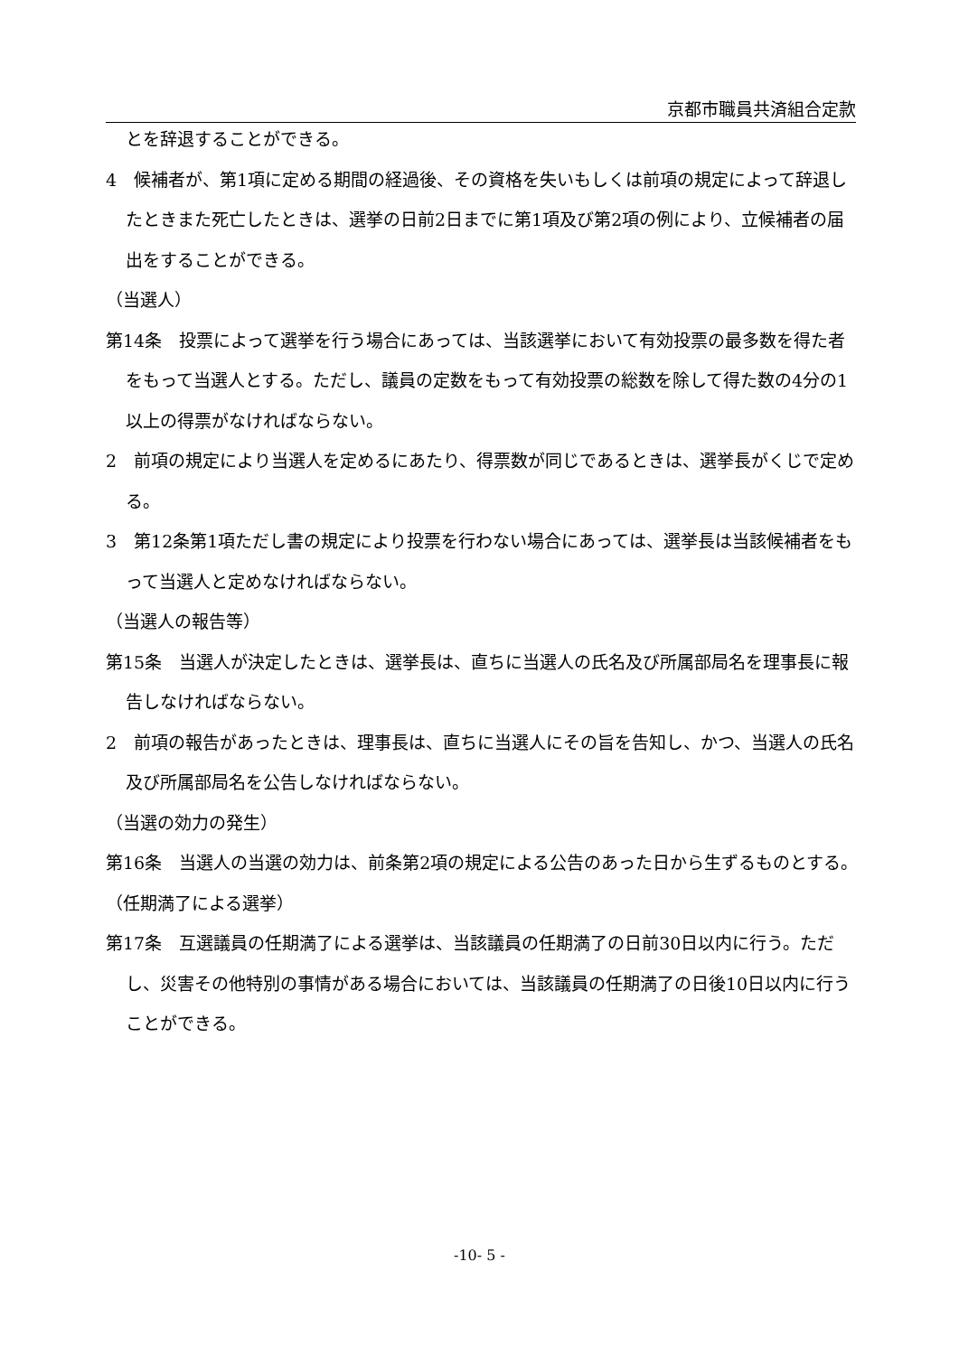京都市職員共済組合定款
とを辞退することができる。
4　候補者が、第1項に定める期間の経過後、その資格を失いもしくは前項の規定によって辞退したときまた死亡したときは、選挙の日前2日までに第1項及び第2項の例により、立候補者の届出をすることができる。
（当選人）
第14条　投票によって選挙を行う場合にあっては、当該選挙において有効投票の最多数を得た者をもって当選人とする。ただし、議員の定数をもって有効投票の総数を除して得た数の4分の1以上の得票がなければならない。
2　前項の規定により当選人を定めるにあたり、得票数が同じであるときは、選挙長がくじで定める。
3　第12条第1項ただし書の規定により投票を行わない場合にあっては、選挙長は当該候補者をもって当選人と定めなければならない。
（当選人の報告等）
第15条　当選人が決定したときは、選挙長は、直ちに当選人の氏名及び所属部局名を理事長に報告しなければならない。
2　前項の報告があったときは、理事長は、直ちに当選人にその旨を告知し、かつ、当選人の氏名及び所属部局名を公告しなければならない。
（当選の効力の発生）
第16条　当選人の当選の効力は、前条第2項の規定による公告のあった日から生ずるものとする。
（任期満了による選挙）
第17条　互選議員の任期満了による選挙は、当該議員の任期満了の日前30日以内に行う。ただし、災害その他特別の事情がある場合においては、当該議員の任期満了の日後10日以内に行うことができる。
-10- 5 -